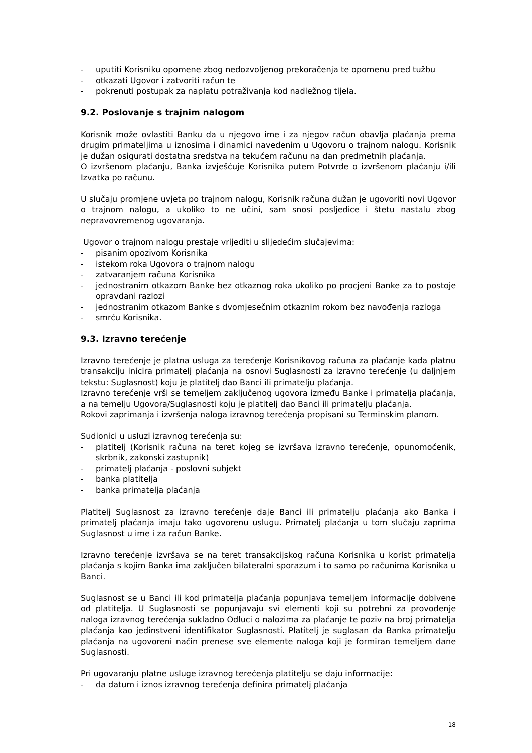- uputiti Korisniku opomene zbog nedozvoljenog prekoračenja te opomenu pred tužbu
- otkazati Ugovor i zatvoriti račun te
- pokrenuti postupak za naplatu potraživanja kod nadležnog tijela.
9.2. Poslovanje s trajnim nalogom
Korisnik može ovlastiti Banku da u njegovo ime i za njegov račun obavlja plaćanja prema drugim primateljima u iznosima i dinamici navedenim u Ugovoru o trajnom nalogu. Korisnik je dužan osigurati dostatna sredstva na tekućem računu na dan predmetnih plaćanja.
O izvršenom plaćanju, Banka izvješćuje Korisnika putem Potvrde o izvršenom plaćanju i/ili Izvatka po računu.
U slučaju promjene uvjeta po trajnom nalogu, Korisnik računa dužan je ugovoriti novi Ugovor o trajnom nalogu, a ukoliko to ne učini, sam snosi posljedice i štetu nastalu zbog nepravovremenog ugovaranja.
Ugovor o trajnom nalogu prestaje vrijediti u slijedećim slučajevima:
- pisanim opozivom Korisnika
- istekom roka Ugovora o trajnom nalogu
- zatvaranjem računa Korisnika
- jednostranim otkazom Banke bez otkaznog roka ukoliko po procjeni Banke za to postoje opravdani razlozi
- jednostranim otkazom Banke s dvomjesečnim otkaznim rokom bez navođenja razloga
- smrću Korisnika.
9.3. Izravno terećenje
Izravno terećenje je platna usluga za terećenje Korisnikovog računa za plaćanje kada platnu transakciju inicira primatelj plaćanja na osnovi Suglasnosti za izravno terećenje (u daljnjem tekstu: Suglasnost) koju je platitelj dao Banci ili primatelju plaćanja.
Izravno terećenje vrši se temeljem zaključenog ugovora između Banke i primatelja plaćanja, a na temelju Ugovora/Suglasnosti koju je platitelj dao Banci ili primatelju plaćanja.
Rokovi zaprimanja i izvršenja naloga izravnog terećenja propisani su Terminskim planom.
Sudionici u usluzi izravnog terećenja su:
- platitelj (Korisnik računa na teret kojeg se izvršava izravno terećenje, opunomoćenik, skrbnik, zakonski zastupnik)
- primatelj plaćanja - poslovni subjekt
- banka platitelja
- banka primatelja plaćanja
Platitelj Suglasnost za izravno terećenje daje Banci ili primatelju plaćanja ako Banka i primatelj plaćanja imaju tako ugovorenu uslugu. Primatelj plaćanja u tom slučaju zaprima Suglasnost u ime i za račun Banke.
Izravno terećenje izvršava se na teret transakcijskog računa Korisnika u korist primatelja plaćanja s kojim Banka ima zaključen bilateralni sporazum i to samo po računima Korisnika u Banci.
Suglasnost se u Banci ili kod primatelja plaćanja popunjava temeljem informacije dobivene od platitelja. U Suglasnosti se popunjavaju svi elementi koji su potrebni za provođenje naloga izravnog terećenja sukladno Odluci o nalozima za plaćanje te poziv na broj primatelja plaćanja kao jedinstveni identifikator Suglasnosti. Platitelj je suglasan da Banka primatelju plaćanja na ugovoreni način prenese sve elemente naloga koji je formiran temeljem dane Suglasnosti.
Pri ugovaranju platne usluge izravnog terećenja platitelju se daju informacije:
- da datum i iznos izravnog terećenja definira primatelj plaćanja
18